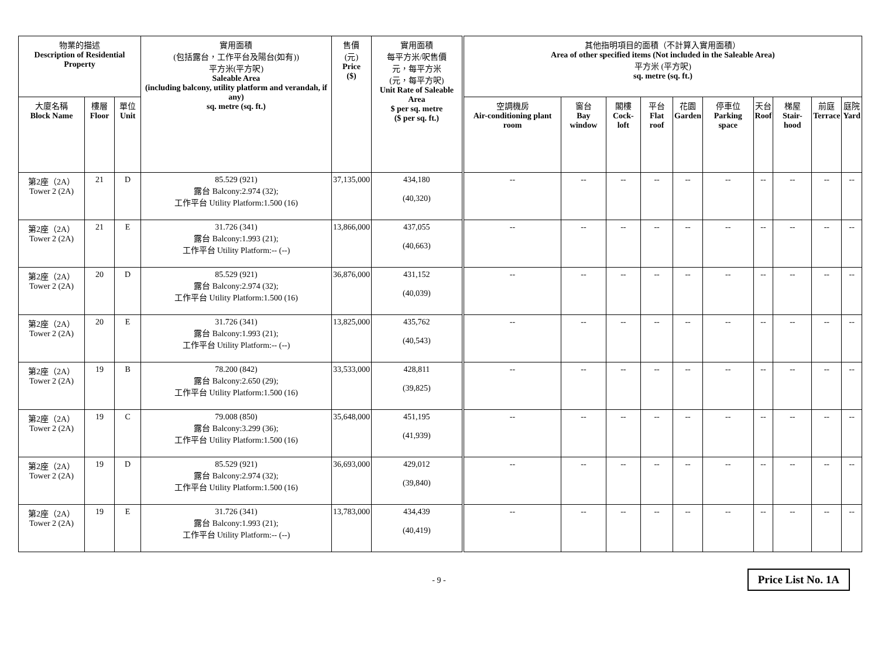| 物業的描述 Description of Residential Property | | | 實用面積 (包括露台，工作平台及陽台(如有)) 平方米(平方呎) Saleable Area (including balcony, utility platform and verandah, if any) sq. metre (sq. ft.) | 售價 (元) Price ($) | 實用面積 每平方米/呎售價 元，每平方米 (元，每平方呎) Unit Rate of Saleable Area $ per sq. metre ($ per sq. ft.) | 其他指明項目的面積（不計算入實用面積） Area of other specified items (Not included in the Saleable Area) 平方米 (平方呎) sq. metre (sq. ft.) | | | | | | | | | |
| --- | --- | --- | --- | --- | --- | --- | --- | --- | --- | --- | --- | --- | --- | --- | --- |
| 大廈名稱 Block Name | 樓層 Floor | 單位 Unit | | | | 空調機房 Air-conditioning plant room | 窗台 Bay window | 閣樓 Cock-loft | 平台 Flat roof | 花園 Garden | 停車位 Parking space | 天台 Roof | 梯屋 Stair-hood | 前庭 Terrace | 庭院 Yard |
| 第2座（2A） Tower 2 (2A) | 21 | D | 85.529 (921) 露台 Balcony:2.974 (32); 工作平台 Utility Platform:1.500 (16) | 37,135,000 | 434,180 (40,320) | -- | -- | -- | -- | -- | -- | -- | -- | -- | -- |
| 第2座（2A） Tower 2 (2A) | 21 | E | 31.726 (341) 露台 Balcony:1.993 (21); 工作平台 Utility Platform:-- (--) | 13,866,000 | 437,055 (40,663) | -- | -- | -- | -- | -- | -- | -- | -- | -- | -- |
| 第2座（2A） Tower 2 (2A) | 20 | D | 85.529 (921) 露台 Balcony:2.974 (32); 工作平台 Utility Platform:1.500 (16) | 36,876,000 | 431,152 (40,039) | -- | -- | -- | -- | -- | -- | -- | -- | -- | -- |
| 第2座（2A） Tower 2 (2A) | 20 | E | 31.726 (341) 露台 Balcony:1.993 (21); 工作平台 Utility Platform:-- (--) | 13,825,000 | 435,762 (40,543) | -- | -- | -- | -- | -- | -- | -- | -- | -- | -- |
| 第2座（2A） Tower 2 (2A) | 19 | B | 78.200 (842) 露台 Balcony:2.650 (29); 工作平台 Utility Platform:1.500 (16) | 33,533,000 | 428,811 (39,825) | -- | -- | -- | -- | -- | -- | -- | -- | -- | -- |
| 第2座（2A） Tower 2 (2A) | 19 | C | 79.008 (850) 露台 Balcony:3.299 (36); 工作平台 Utility Platform:1.500 (16) | 35,648,000 | 451,195 (41,939) | -- | -- | -- | -- | -- | -- | -- | -- | -- | -- |
| 第2座（2A） Tower 2 (2A) | 19 | D | 85.529 (921) 露台 Balcony:2.974 (32); 工作平台 Utility Platform:1.500 (16) | 36,693,000 | 429,012 (39,840) | -- | -- | -- | -- | -- | -- | -- | -- | -- | -- |
| 第2座（2A） Tower 2 (2A) | 19 | E | 31.726 (341) 露台 Balcony:1.993 (21); 工作平台 Utility Platform:-- (--) | 13,783,000 | 434,439 (40,419) | -- | -- | -- | -- | -- | -- | -- | -- | -- | -- |
- 9 - Price List No. 1A